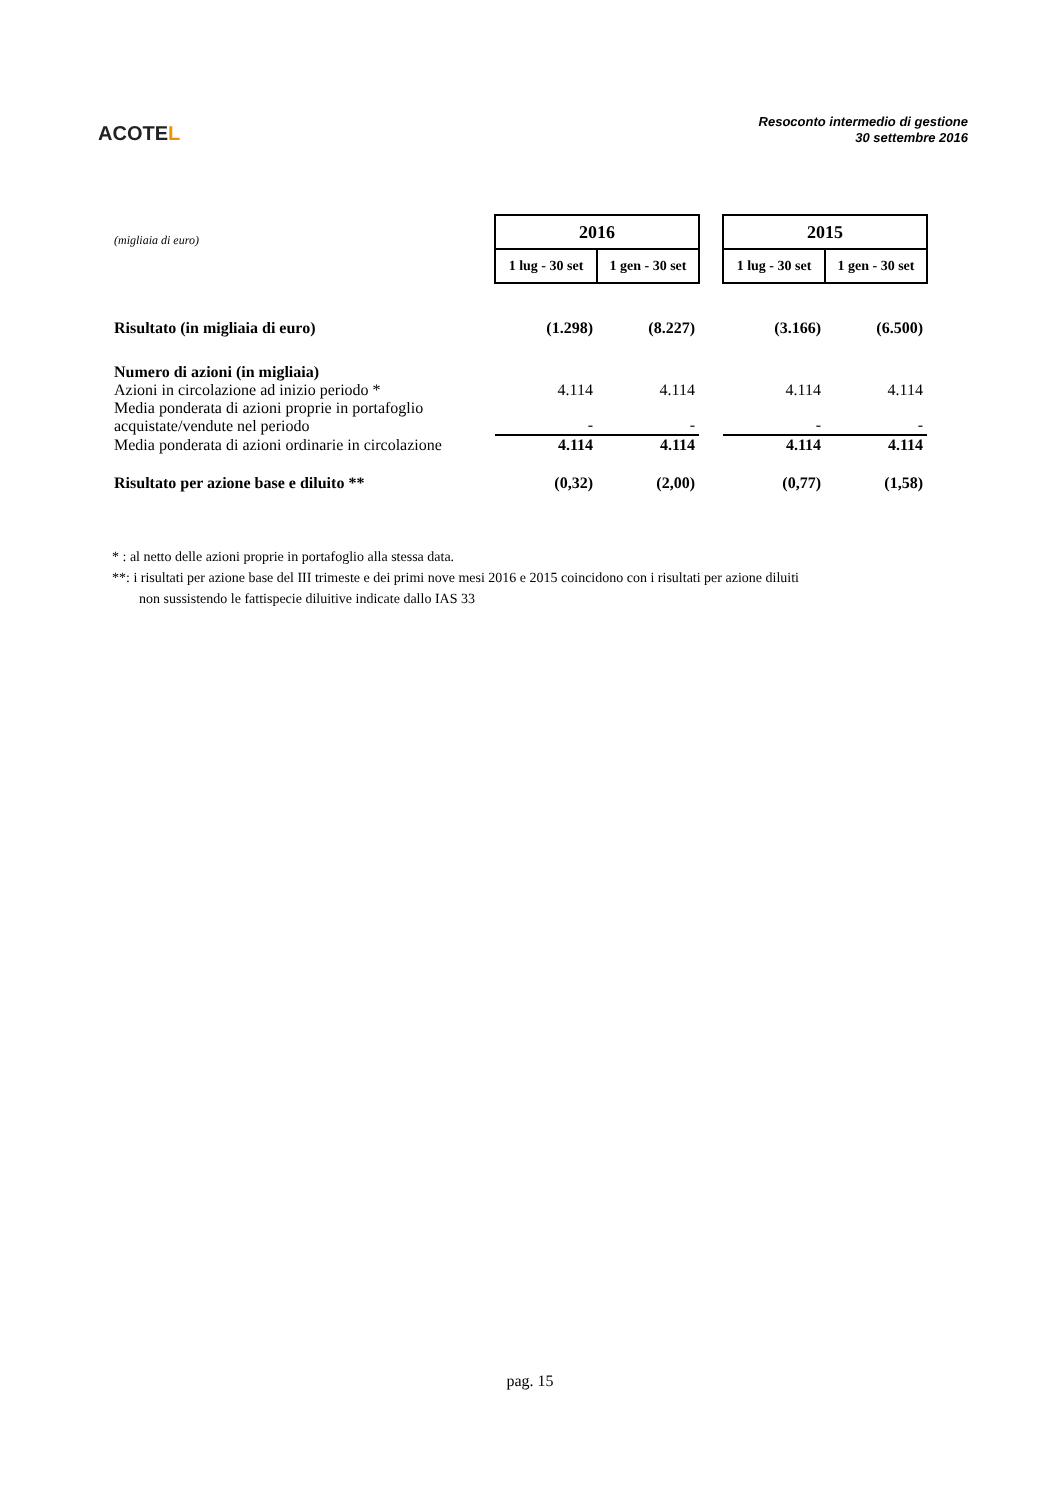ACOTEL
Resoconto intermedio di gestione
30 settembre 2016
| (migliaia di euro) | 2016 | | | 2015 | |
| | 1 lug - 30 set | 1 gen - 30 set | | 1 lug - 30 set | 1 gen - 30 set |
| Risultato (in migliaia di euro) | (1.298) | (8.227) | | (3.166) | (6.500) |
| Numero di azioni (in migliaia) | | | | | |
| Azioni in circolazione ad inizio periodo * | 4.114 | 4.114 | | 4.114 | 4.114 |
| Media ponderata di azioni proprie in portafoglio acquistate/vendute nel periodo | - | - | | - | - |
| Media ponderata di azioni ordinarie in circolazione | 4.114 | 4.114 | | 4.114 | 4.114 |
| Risultato per azione base e diluito ** | (0,32) | (2,00) | | (0,77) | (1,58) |
* : al netto delle azioni proprie in portafoglio alla stessa data.
**: i risultati per azione base del III trimeste e dei primi nove mesi 2016 e 2015 coincidono con i risultati per azione diluiti
non sussistendo le fattispecie diluitive indicate dallo IAS 33
pag. 15